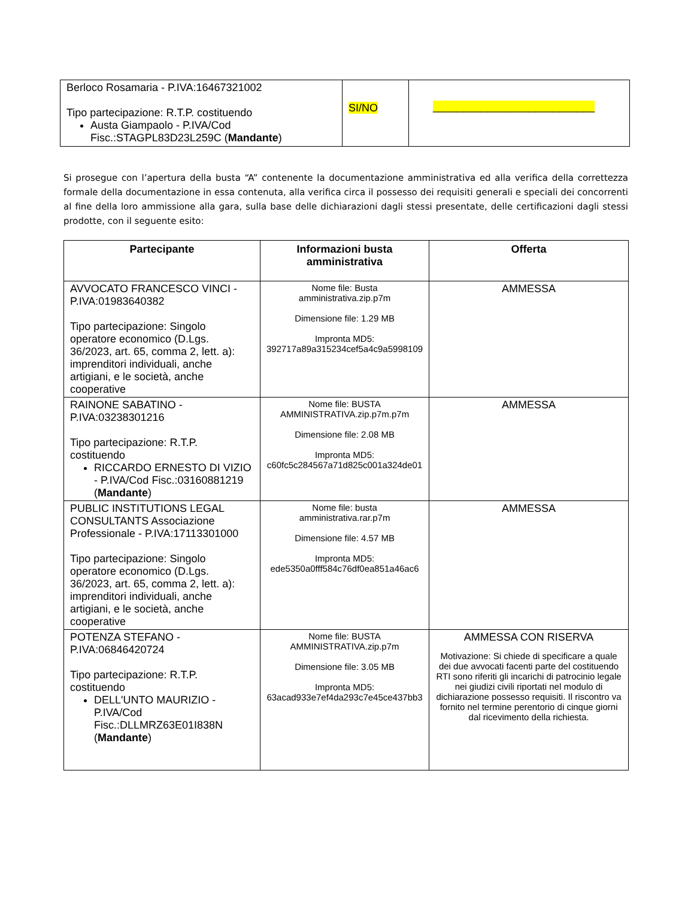| Berloco Rosamaria - P.IVA:16467321002 Tipo partecipazione: R.T.P. costituendo Austa Giampaolo - P.IVA/Cod Fisc.:STAGPL83D23L259C ( Mandante ) | SI/NO | ___________________________ |
Si prosegue con l’apertura della busta “A” contenente la documentazione amministrativa ed alla verifica della correttezza formale della documentazione in essa contenuta, alla verifica circa il possesso dei requisiti generali e speciali dei concorrenti al fine della loro ammissione alla gara, sulla base delle dichiarazioni dagli stessi presentate, delle certificazioni dagli stessi prodotte, con il seguente esito:
| Partecipante | Informazioni busta amministrativa | Offerta |
| --- | --- | --- |
| AVVOCATO FRANCESCO VINCI - P.IVA:01983640382 Tipo partecipazione: Singolo operatore economico (D.Lgs. 36/2023, art. 65, comma 2, lett. a): imprenditori individuali, anche artigiani, e le società, anche cooperative | Nome file: Busta amministrativa.zip.p7m Dimensione file: 1.29 MB Impronta MD5: 392717a89a315234cef5a4c9a5998109 | AMMESSA |
| RAINONE SABATINO - P.IVA:03238301216 Tipo partecipazione: R.T.P. costituendo RICCARDO ERNESTO DI VIZIO - P.IVA/Cod Fisc.:03160881219 ( Mandante ) | Nome file: BUSTA AMMINISTRATIVA.zip.p7m.p7m Dimensione file: 2.08 MB Impronta MD5: c60fc5c284567a71d825c001a324de01 | AMMESSA |
| PUBLIC INSTITUTIONS LEGAL CONSULTANTS Associazione Professionale - P.IVA:17113301000 Tipo partecipazione: Singolo operatore economico (D.Lgs. 36/2023, art. 65, comma 2, lett. a): imprenditori individuali, anche artigiani, e le società, anche cooperative | Nome file: busta amministrativa.rar.p7m Dimensione file: 4.57 MB Impronta MD5: ede5350a0fff584c76df0ea851a46ac6 | AMMESSA |
| POTENZA STEFANO - P.IVA:06846420724 Tipo partecipazione: R.T.P. costituendo DELL'UNTO MAURIZIO - P.IVA/Cod Fisc.:DLLMRZ63E01I838N ( Mandante ) | Nome file: BUSTA AMMINISTRATIVA.zip.p7m Dimensione file: 3.05 MB Impronta MD5: 63acad933e7ef4da293c7e45ce437bb3 | AMMESSA CON RISERVA Motivazione: Si chiede di specificare a quale dei due avvocati facenti parte del costituendo RTI sono riferiti gli incarichi di patrocinio legale nei giudizi civili riportati nel modulo di dichiarazione possesso requisiti. Il riscontro va fornito nel termine perentorio di cinque giorni dal ricevimento della richiesta. |